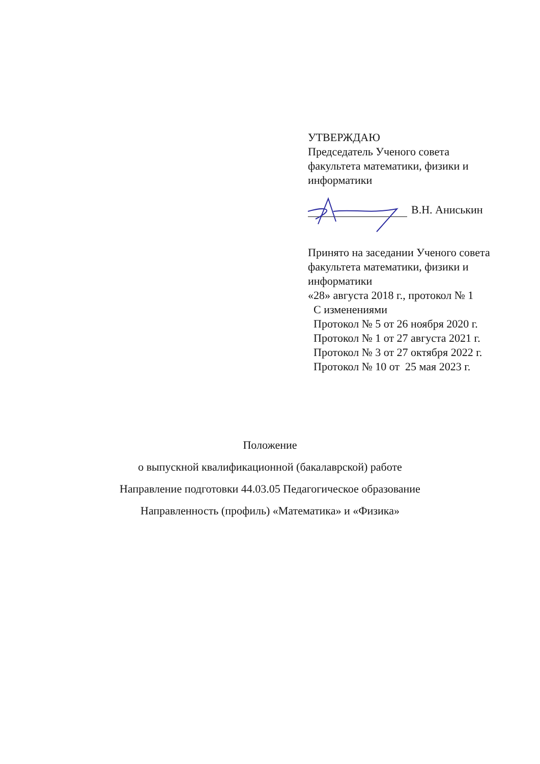УТВЕРЖДАЮ
Председатель Ученого совета
факультета математики, физики и
информатики
В.Н. Аниськин
Принято на заседании Ученого совета
факультета математики, физики и
информатики
«28» августа 2018 г., протокол № 1
С изменениями
Протокол № 5 от 26 ноября 2020 г.
Протокол № 1 от 27 августа 2021 г.
Протокол № 3 от 27 октября 2022 г.
Протокол № 10 от 25 мая 2023 г.
Положение
о выпускной квалификационной (бакалаврской) работе
Направление подготовки 44.03.05 Педагогическое образование
Направленность (профиль) «Математика» и «Физика»